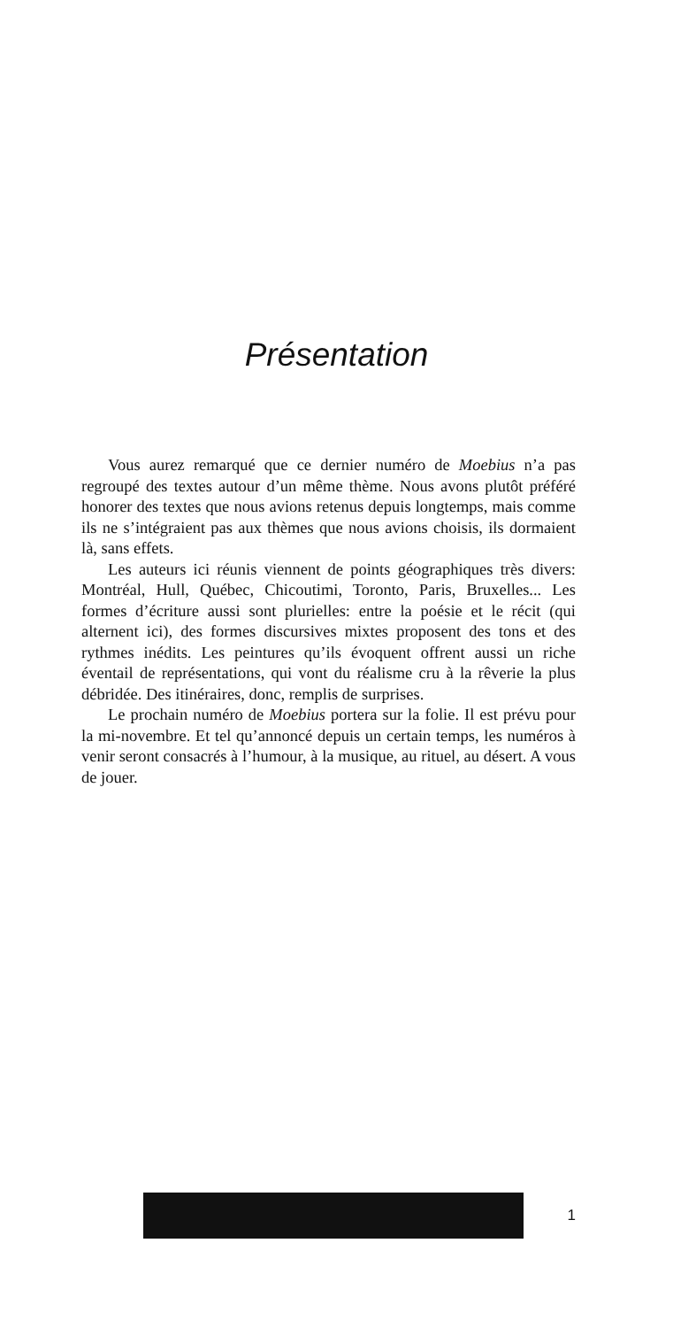Présentation
Vous aurez remarqué que ce dernier numéro de Moebius n’a pas regroupé des textes autour d’un même thème. Nous avons plutôt préféré honorer des textes que nous avions retenus depuis longtemps, mais comme ils ne s’intégraient pas aux thèmes que nous avions choisis, ils dormaient là, sans effets.
Les auteurs ici réunis viennent de points géographiques très divers: Montréal, Hull, Québec, Chicoutimi, Toronto, Paris, Bruxelles... Les formes d’écriture aussi sont plurielles: entre la poésie et le récit (qui alternent ici), des formes discursives mixtes proposent des tons et des rythmes inédits. Les peintures qu’ils évoquent offrent aussi un riche éventail de représentations, qui vont du réalisme cru à la rêverie la plus débridée. Des itinéraires, donc, remplis de surprises.
Le prochain numéro de Moebius portera sur la folie. Il est prévu pour la mi-novembre. Et tel qu’annoncé depuis un certain temps, les numéros à venir seront consacrés à l’humour, à la musique, au rituel, au désert. A vous de jouer.
1